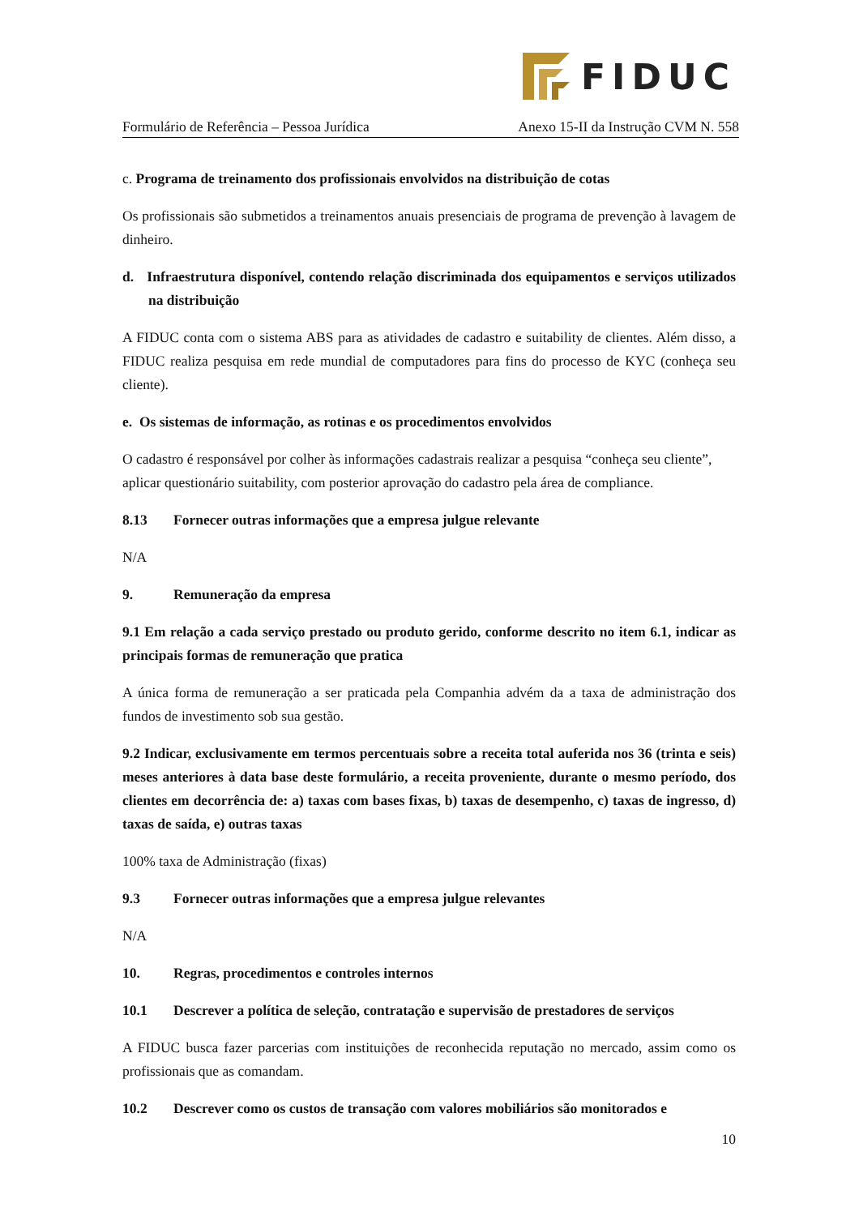FIDUC
Formulário de Referência – Pessoa Jurídica Anexo 15-II da Instrução CVM N. 558
c. Programa de treinamento dos profissionais envolvidos na distribuição de cotas
Os profissionais são submetidos a treinamentos anuais presenciais de programa de prevenção à lavagem de dinheiro.
d. Infraestrutura disponível, contendo relação discriminada dos equipamentos e serviços utilizados na distribuição
A FIDUC conta com o sistema ABS para as atividades de cadastro e suitability de clientes. Além disso, a FIDUC realiza pesquisa em rede mundial de computadores para fins do processo de KYC (conheça seu cliente).
e. Os sistemas de informação, as rotinas e os procedimentos envolvidos
O cadastro é responsável por colher às informações cadastrais realizar a pesquisa “conheça seu cliente”, aplicar questionário suitability, com posterior aprovação do cadastro pela área de compliance.
8.13 Fornecer outras informações que a empresa julgue relevante
N/A
9. Remuneração da empresa
9.1 Em relação a cada serviço prestado ou produto gerido, conforme descrito no item 6.1, indicar as principais formas de remuneração que pratica
A única forma de remuneração a ser praticada pela Companhia advém da a taxa de administração dos fundos de investimento sob sua gestão.
9.2 Indicar, exclusivamente em termos percentuais sobre a receita total auferida nos 36 (trinta e seis) meses anteriores à data base deste formulário, a receita proveniente, durante o mesmo período, dos clientes em decorrência de: a) taxas com bases fixas, b) taxas de desempenho, c) taxas de ingresso, d) taxas de saída, e) outras taxas
100% taxa de Administração (fixas)
9.3 Fornecer outras informações que a empresa julgue relevantes
N/A
10. Regras, procedimentos e controles internos
10.1 Descrever a política de seleção, contratação e supervisão de prestadores de serviços
A FIDUC busca fazer parcerias com instituições de reconhecida reputação no mercado, assim como os profissionais que as comandam.
10.2 Descrever como os custos de transação com valores mobiliários são monitorados e
10